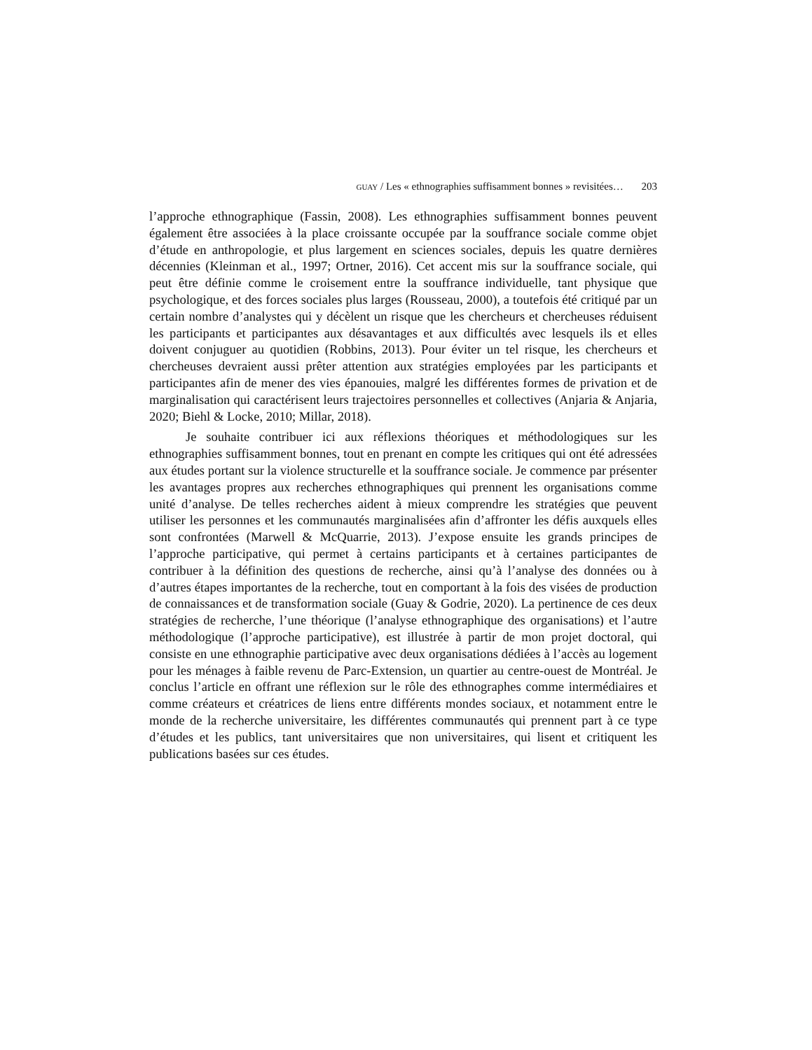GUAY / Les « ethnographies suffisamment bonnes » revisitées… 203
l’approche ethnographique (Fassin, 2008). Les ethnographies suffisamment bonnes peuvent également être associées à la place croissante occupée par la souffrance sociale comme objet d’étude en anthropologie, et plus largement en sciences sociales, depuis les quatre dernières décennies (Kleinman et al., 1997; Ortner, 2016). Cet accent mis sur la souffrance sociale, qui peut être définie comme le croisement entre la souffrance individuelle, tant physique que psychologique, et des forces sociales plus larges (Rousseau, 2000), a toutefois été critiqué par un certain nombre d’analystes qui y décèlent un risque que les chercheurs et chercheuses réduisent les participants et participantes aux désavantages et aux difficultés avec lesquels ils et elles doivent conjuguer au quotidien (Robbins, 2013). Pour éviter un tel risque, les chercheurs et chercheuses devraient aussi prêter attention aux stratégies employées par les participants et participantes afin de mener des vies épanouies, malgré les différentes formes de privation et de marginalisation qui caractérisent leurs trajectoires personnelles et collectives (Anjaria & Anjaria, 2020; Biehl & Locke, 2010; Millar, 2018).
Je souhaite contribuer ici aux réflexions théoriques et méthodologiques sur les ethnographies suffisamment bonnes, tout en prenant en compte les critiques qui ont été adressées aux études portant sur la violence structurelle et la souffrance sociale. Je commence par présenter les avantages propres aux recherches ethnographiques qui prennent les organisations comme unité d’analyse. De telles recherches aident à mieux comprendre les stratégies que peuvent utiliser les personnes et les communautés marginalisées afin d’affronter les défis auxquels elles sont confrontées (Marwell & McQuarrie, 2013). J’expose ensuite les grands principes de l’approche participative, qui permet à certains participants et à certaines participantes de contribuer à la définition des questions de recherche, ainsi qu’à l’analyse des données ou à d’autres étapes importantes de la recherche, tout en comportant à la fois des visées de production de connaissances et de transformation sociale (Guay & Godrie, 2020). La pertinence de ces deux stratégies de recherche, l’une théorique (l’analyse ethnographique des organisations) et l’autre méthodologique (l’approche participative), est illustrée à partir de mon projet doctoral, qui consiste en une ethnographie participative avec deux organisations dédiées à l’accès au logement pour les ménages à faible revenu de Parc-Extension, un quartier au centre-ouest de Montréal. Je conclus l’article en offrant une réflexion sur le rôle des ethnographes comme intermédiaires et comme créateurs et créatrices de liens entre différents mondes sociaux, et notamment entre le monde de la recherche universitaire, les différentes communautés qui prennent part à ce type d’études et les publics, tant universitaires que non universitaires, qui lisent et critiquent les publications basées sur ces études.